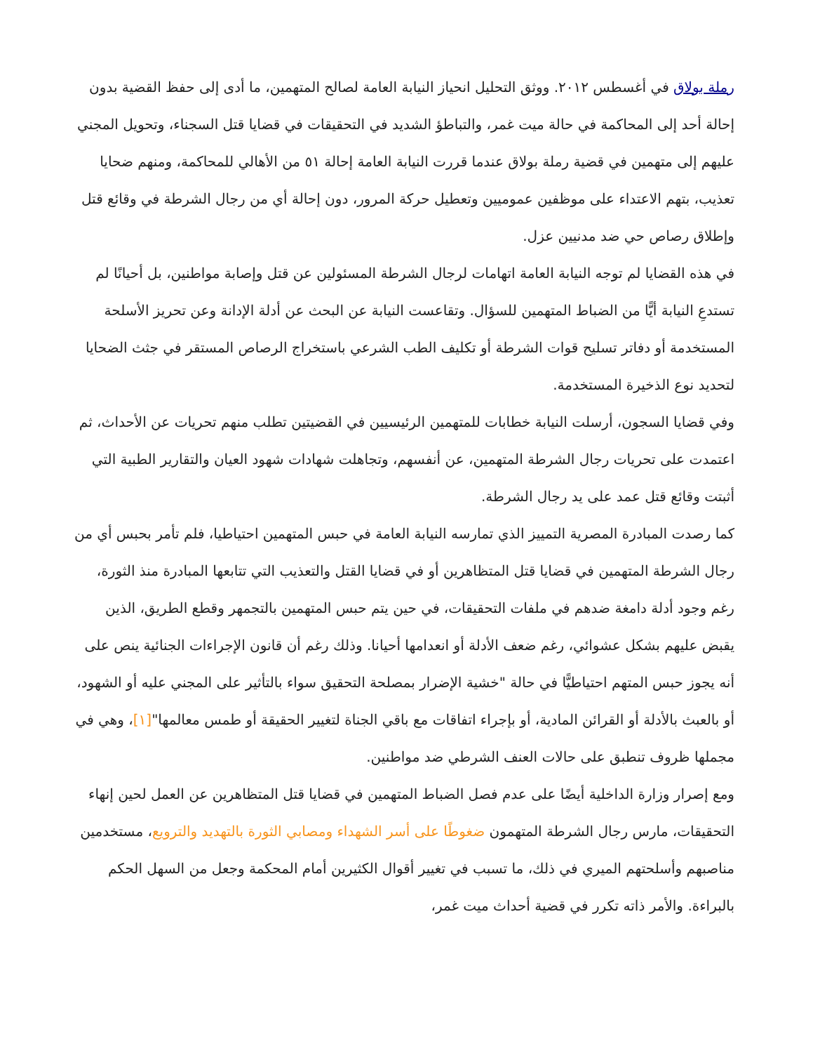رملة بولاق في أغسطس ٢٠١٢. ووثق التحليل انحياز النيابة العامة لصالح المتهمين، ما أدى إلى حفظ القضية بدون إحالة أحد إلى المحاكمة في حالة ميت غمر، والتباطؤ الشديد في التحقيقات في قضايا قتل السجناء، وتحويل المجني عليهم إلى متهمين في قضية رملة بولاق عندما قررت النيابة العامة إحالة ٥١ من الأهالي للمحاكمة، ومنهم ضحايا تعذيب، بتهم الاعتداء على موظفين عموميين وتعطيل حركة المرور، دون إحالة أي من رجال الشرطة في وقائع قتل وإطلاق رصاص حي ضد مدنيين عزل.
في هذه القضايا لم توجه النيابة العامة اتهامات لرجال الشرطة المسئولين عن قتل وإصابة مواطنين، بل أحيانًا لم تستدعِ النيابة أيًّا من الضباط المتهمين للسؤال. وتقاعست النيابة عن البحث عن أدلة الإدانة وعن تحريز الأسلحة المستخدمة أو دفاتر تسليح قوات الشرطة أو تكليف الطب الشرعي باستخراج الرصاص المستقر في جثث الضحايا لتحديد نوع الذخيرة المستخدمة.
وفي قضايا السجون، أرسلت النيابة خطابات للمتهمين الرئيسيين في القضيتين تطلب منهم تحريات عن الأحداث، ثم اعتمدت على تحريات رجال الشرطة المتهمين، عن أنفسهم، وتجاهلت شهادات شهود العيان والتقارير الطبية التي أثبتت وقائع قتل عمد على يد رجال الشرطة.
كما رصدت المبادرة المصرية التمييز الذي تمارسه النيابة العامة في حبس المتهمين احتياطيا، فلم تأمر بحبس أي من رجال الشرطة المتهمين في قضايا قتل المتظاهرين أو في قضايا القتل والتعذيب التي تتابعها المبادرة منذ الثورة، رغم وجود أدلة دامغة ضدهم في ملفات التحقيقات، في حين يتم حبس المتهمين بالتجمهر وقطع الطريق، الذين يقبض عليهم بشكل عشوائي، رغم ضعف الأدلة أو انعدامها أحيانا. وذلك رغم أن قانون الإجراءات الجنائية ينص على أنه يجوز حبس المتهم احتياطيًّا في حالة "خشية الإضرار بمصلحة التحقيق سواء بالتأثير على المجني عليه أو الشهود، أو بالعبث بالأدلة أو القرائن المادية، أو بإجراء اتفاقات مع باقي الجناة لتغيير الحقيقة أو طمس معالمها"[١]، وهي في مجملها ظروف تنطبق على حالات العنف الشرطي ضد مواطنين.
ومع إصرار وزارة الداخلية أيضًا على عدم فصل الضباط المتهمين في قضايا قتل المتظاهرين عن العمل لحين إنهاء التحقيقات، مارس رجال الشرطة المتهمون ضغوطًا على أسر الشهداء ومصابي الثورة بالتهديد والترويع، مستخدمين مناصبهم وأسلحتهم الميري في ذلك، ما تسبب في تغيير أقوال الكثيرين أمام المحكمة وجعل من السهل الحكم بالبراءة. والأمر ذاته تكرر في قضية أحداث ميت غمر،